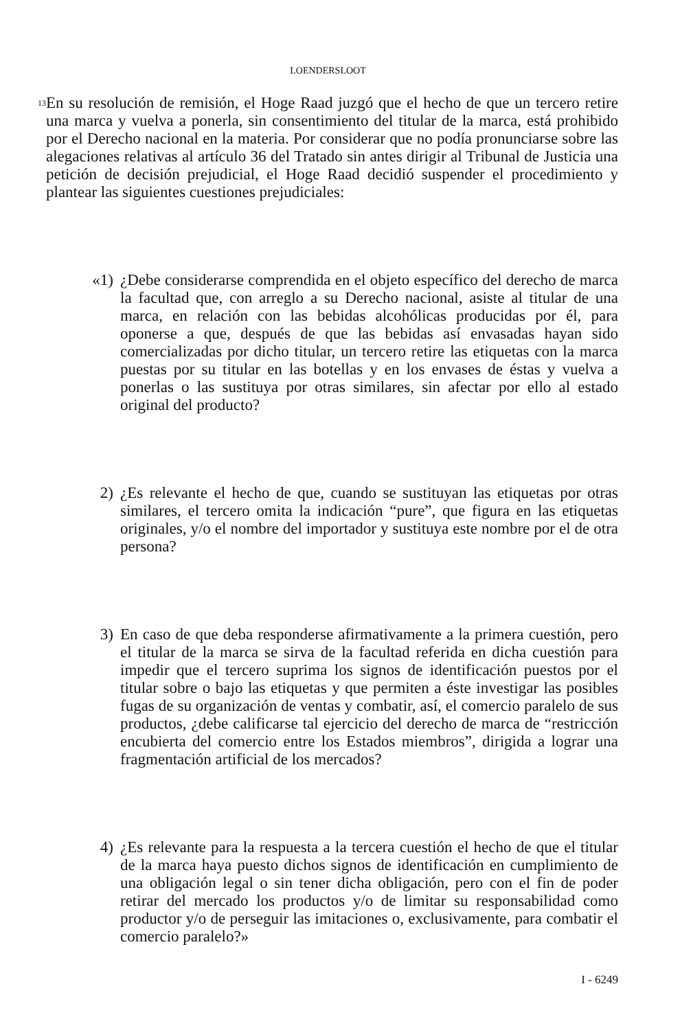LOENDERSLOOT
13
En su resolución de remisión, el Hoge Raad juzgó que el hecho de que un tercero retire una marca y vuelva a ponerla, sin consentimiento del titular de la marca, está prohibido por el Derecho nacional en la materia. Por considerar que no podía pronunciarse sobre las alegaciones relativas al artículo 36 del Tratado sin antes dirigir al Tribunal de Justicia una petición de decisión prejudicial, el Hoge Raad decidió suspender el procedimiento y plantear las siguientes cuestiones prejudiciales:
«1) ¿Debe considerarse comprendida en el objeto específico del derecho de marca la facultad que, con arreglo a su Derecho nacional, asiste al titular de una marca, en relación con las bebidas alcohólicas producidas por él, para oponerse a que, después de que las bebidas así envasadas hayan sido comercializadas por dicho titular, un tercero retire las etiquetas con la marca puestas por su titular en las botellas y en los envases de éstas y vuelva a ponerlas o las sustituya por otras similares, sin afectar por ello al estado original del producto?
2) ¿Es relevante el hecho de que, cuando se sustituyan las etiquetas por otras similares, el tercero omita la indicación “pure”, que figura en las etiquetas originales, y/o el nombre del importador y sustituya este nombre por el de otra persona?
3) En caso de que deba responderse afirmativamente a la primera cuestión, pero el titular de la marca se sirva de la facultad referida en dicha cuestión para impedir que el tercero suprima los signos de identificación puestos por el titular sobre o bajo las etiquetas y que permiten a éste investigar las posibles fugas de su organización de ventas y combatir, así, el comercio paralelo de sus productos, ¿debe calificarse tal ejercicio del derecho de marca de “restricción encubierta del comercio entre los Estados miembros”, dirigida a lograr una fragmentación artificial de los mercados?
4) ¿Es relevante para la respuesta a la tercera cuestión el hecho de que el titular de la marca haya puesto dichos signos de identificación en cumplimiento de una obligación legal o sin tener dicha obligación, pero con el fin de poder retirar del mercado los productos y/o de limitar su responsabilidad como productor y/o de perseguir las imitaciones o, exclusivamente, para combatir el comercio paralelo?»
I - 6249